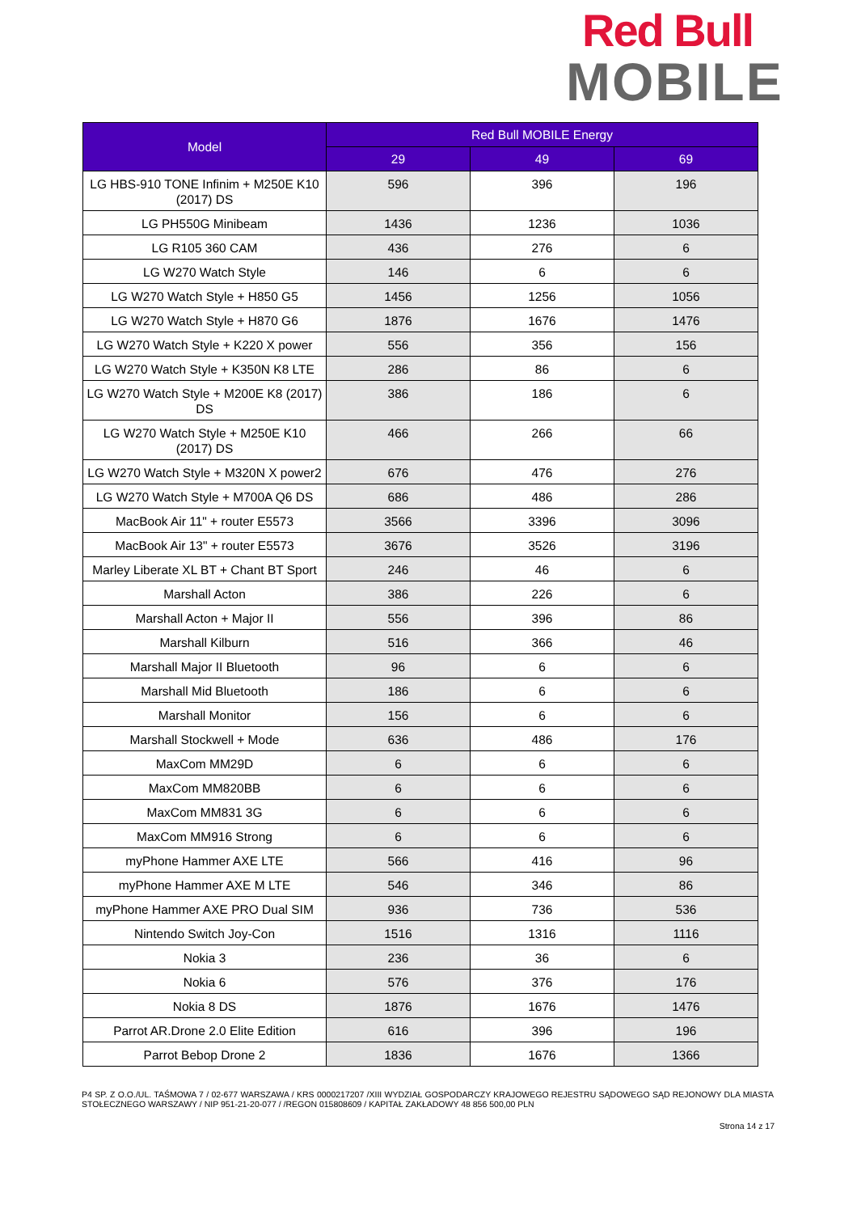Red Bull
MOBILE
| Model | Red Bull MOBILE Energy | | |
| --- | --- | --- | --- |
| | 29 | 49 | 69 |
| LG HBS-910 TONE Infinim + M250E K10 (2017) DS | 596 | 396 | 196 |
| LG PH550G Minibeam | 1436 | 1236 | 1036 |
| LG R105 360 CAM | 436 | 276 | 6 |
| LG W270 Watch Style | 146 | 6 | 6 |
| LG W270 Watch Style + H850 G5 | 1456 | 1256 | 1056 |
| LG W270 Watch Style + H870 G6 | 1876 | 1676 | 1476 |
| LG W270 Watch Style + K220 X power | 556 | 356 | 156 |
| LG W270 Watch Style + K350N K8 LTE | 286 | 86 | 6 |
| LG W270 Watch Style + M200E K8 (2017) DS | 386 | 186 | 6 |
| LG W270 Watch Style + M250E K10 (2017) DS | 466 | 266 | 66 |
| LG W270 Watch Style + M320N X power2 | 676 | 476 | 276 |
| LG W270 Watch Style + M700A Q6 DS | 686 | 486 | 286 |
| MacBook Air 11" + router E5573 | 3566 | 3396 | 3096 |
| MacBook Air 13" + router E5573 | 3676 | 3526 | 3196 |
| Marley Liberate XL BT + Chant BT Sport | 246 | 46 | 6 |
| Marshall Acton | 386 | 226 | 6 |
| Marshall Acton + Major II | 556 | 396 | 86 |
| Marshall Kilburn | 516 | 366 | 46 |
| Marshall Major II Bluetooth | 96 | 6 | 6 |
| Marshall Mid Bluetooth | 186 | 6 | 6 |
| Marshall Monitor | 156 | 6 | 6 |
| Marshall Stockwell + Mode | 636 | 486 | 176 |
| MaxCom MM29D | 6 | 6 | 6 |
| MaxCom MM820BB | 6 | 6 | 6 |
| MaxCom MM831 3G | 6 | 6 | 6 |
| MaxCom MM916 Strong | 6 | 6 | 6 |
| myPhone Hammer AXE LTE | 566 | 416 | 96 |
| myPhone Hammer AXE M LTE | 546 | 346 | 86 |
| myPhone Hammer AXE PRO Dual SIM | 936 | 736 | 536 |
| Nintendo Switch Joy-Con | 1516 | 1316 | 1116 |
| Nokia 3 | 236 | 36 | 6 |
| Nokia 6 | 576 | 376 | 176 |
| Nokia 8 DS | 1876 | 1676 | 1476 |
| Parrot AR.Drone 2.0 Elite Edition | 616 | 396 | 196 |
| Parrot Bebop Drone 2 | 1836 | 1676 | 1366 |
P4 SP. Z O.O./UL. TAŚMOWA 7 / 02-677 WARSZAWA / KRS 0000217207 /XIII WYDZIAŁ GOSPODARCZY KRAJOWEGO REJESTRU SĄDOWEGO SĄD REJONOWY DLA MIASTA STOŁECZNEGO WARSZAWY / NIP 951-21-20-077 / /REGON 015808609 / KAPITAŁ ZAKŁADOWY 48 856 500,00 PLN
Strona 14 z 17